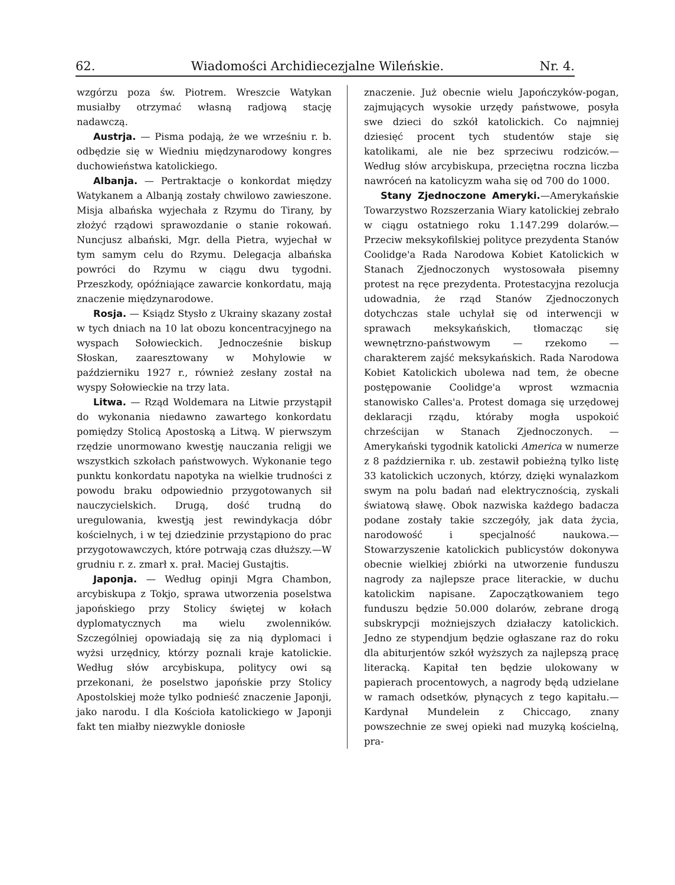62. Wiadomości Archidiecezjalne Wileńskie. Nr. 4.
wzgórzu poza św. Piotrem. Wreszcie Watykan musiałby otrzymać własną radjową stację nadawczą.
Austrja. — Pisma podają, że we wrześniu r. b. odbędzie się w Wiedniu międzynarodowy kongres duchowieństwa katolickiego.
Albanja. — Pertraktacje o konkordat między Watykanem a Albanją zostały chwilowo zawieszone. Misja albańska wyjechała z Rzymu do Tirany, by złożyć rządowi sprawozdanie o stanie rokowań. Nuncjusz albański, Mgr. della Pietra, wyjechał w tym samym celu do Rzymu. Delegacja albańska powróci do Rzymu w ciągu dwu tygodni. Przeszkody, opóźniające zawarcie konkordatu, mają znaczenie międzynarodowe.
Rosja. — Ksiądz Stysło z Ukrainy skazany został w tych dniach na 10 lat obozu koncentracyjnego na wyspach Sołowieckich. Jednocześnie biskup Słoskan, zaaresztowany w Mohylowie w październiku 1927 r., również zesłany został na wyspy Sołowieckie na trzy lata.
Litwa. — Rząd Woldemara na Litwie przystąpił do wykonania niedawno zawartego konkordatu pomiędzy Stolicą Apostoską a Litwą. W pierwszym rzędzie unormowano kwestję nauczania religji we wszystkich szkołach państwowych. Wykonanie tego punktu konkordatu napotyka na wielkie trudności z powodu braku odpowiednio przygotowanych sił nauczycielskich. Drugą, dość trudną do uregulowania, kwestją jest rewindykacja dóbr kościelnych, i w tej dziedzinie przystąpiono do prac przygotowawczych, które potrwają czas dłuższy.—W grudniu r. z. zmarł x. prał. Maciej Gustajtis.
Japonja. — Według opinji Mgra Chambon, arcybiskupa z Tokjo, sprawa utworzenia poselstwa japońskiego przy Stolicy świętej w kołach dyplomatycznych ma wielu zwolenników. Szczególniej opowiadają się za nią dyplomaci i wyżsi urzędnicy, którzy poznali kraje katolickie. Według słów arcybiskupa, politycy owi są przekonani, że poselstwo japońskie przy Stolicy Apostolskiej może tylko podnieść znaczenie Japonji, jako narodu. I dla Kościoła katolickiego w Japonji fakt ten miałby niezwykle doniosłe
znaczenie. Już obecnie wielu Japończyków-pogan, zajmujących wysokie urzędy państwowe, posyła swe dzieci do szkół katolickich. Co najmniej dziesięć procent tych studentów staje się katolikami, ale nie bez sprzeciwu rodziców.—Według słów arcybiskupa, przeciętna roczna liczba nawróceń na katolicyzm waha się od 700 do 1000.
Stany Zjednoczone Ameryki.—Amerykańskie Towarzystwo Rozszerzania Wiary katolickiej zebrało w ciągu ostatniego roku 1.147.299 dolarów.—Przeciw meksykofilskiej polityce prezydenta Stanów Coolidge'a Rada Narodowa Kobiet Katolickich w Stanach Zjednoczonych wystosowała pisemny protest na ręce prezydenta. Protestacyjna rezolucja udowadnia, że rząd Stanów Zjednoczonych dotychczas stale uchylał się od interwencji w sprawach meksykańskich, tłomacząc się wewnętrzno-państwowym — rzekomo — charakterem zajść meksykańskich. Rada Narodowa Kobiet Katolickich ubolewa nad tem, że obecne postępowanie Coolidge'a wprost wzmacnia stanowisko Calles'a. Protest domaga się urzędowej deklaracji rządu, któraby mogła uspokoić chrześcijan w Stanach Zjednoczonych. — Amerykański tygodnik katolicki America w numerze z 8 października r. ub. zestawił pobieżną tylko listę 33 katolickich uczonych, którzy, dzięki wynalazkom swym na polu badań nad elektrycznością, zyskali światową sławę. Obok nazwiska każdego badacza podane zostały takie szczegóły, jak data życia, narodowość i specjalność naukowa.—Stowarzyszenie katolickich publicystów dokonywa obecnie wielkiej zbiórki na utworzenie funduszu nagrody za najlepsze prace literackie, w duchu katolickim napisane. Zapoczątkowaniem tego funduszu będzie 50.000 dolarów, zebrane drogą subskrypcji możniejszych działaczy katolickich. Jedno ze stypendjum będzie ogłaszane raz do roku dla abiturjentów szkół wyższych za najlepszą pracę literacką. Kapitał ten będzie ulokowany w papierach procentowych, a nagrody będą udzielane w ramach odsetków, płynących z tego kapitału.—Kardynał Mundelein z Chiccago, znany powszechnie ze swej opieki nad muzyką kościelną, pra-